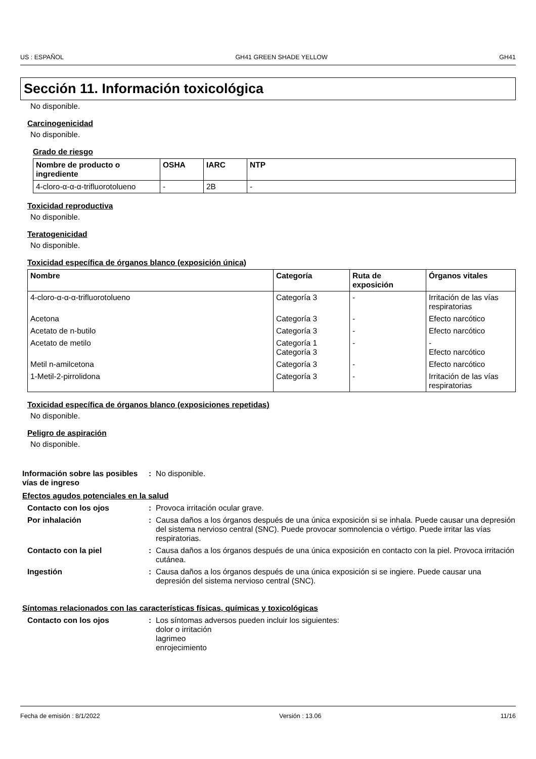US : ESPAÑOL GH41 GREEN SHADE YELLOW GH41
Sección 11. Información toxicológica
No disponible.
Carcinogenicidad
No disponible.
Grado de riesgo
| Nombre de producto o ingrediente | OSHA | IARC | NTP |
| --- | --- | --- | --- |
| 4-cloro-α-α-α-trifluorotolueno | - | 2B | - |
Toxicidad reproductiva
No disponible.
Teratogenicidad
No disponible.
Toxicidad específica de órganos blanco (exposición única)
| Nombre | Categoría | Ruta de exposición | Órganos vitales |
| --- | --- | --- | --- |
| 4-cloro-α-α-α-trifluorotolueno | Categoría 3 | - | Irritación de las vías respiratorias |
| Acetona | Categoría 3 | - | Efecto narcótico |
| Acetato de n-butilo | Categoría 3 | - | Efecto narcótico |
| Acetato de metilo | Categoría 1 Categoría 3 | - | - Efecto narcótico |
| Metil n-amilcetona | Categoría 3 | - | Efecto narcótico |
| 1-Metil-2-pirrolidona | Categoría 3 | - | Irritación de las vías respiratorias |
Toxicidad específica de órganos blanco (exposiciones repetidas)
No disponible.
Peligro de aspiración
No disponible.
Información sobre las posibles vías de ingreso
: No disponible.
Efectos agudos potenciales en la salud
Contacto con los ojos : Provoca irritación ocular grave.
Por inhalación : Causa daños a los órganos después de una única exposición si se inhala. Puede causar una depresión del sistema nervioso central (SNC). Puede provocar somnolencia o vértigo. Puede irritar las vías respiratorias.
Contacto con la piel : Causa daños a los órganos después de una única exposición en contacto con la piel. Provoca irritación cutánea.
Ingestión : Causa daños a los órganos después de una única exposición si se ingiere. Puede causar una depresión del sistema nervioso central (SNC).
Síntomas relacionados con las características físicas, químicas y toxicológicas
Contacto con los ojos : Los síntomas adversos pueden incluir los siguientes:
dolor o irritación
lagrimeo
enrojecimiento
Fecha de emisión : 8/1/2022 Versión : 13.06 11/16